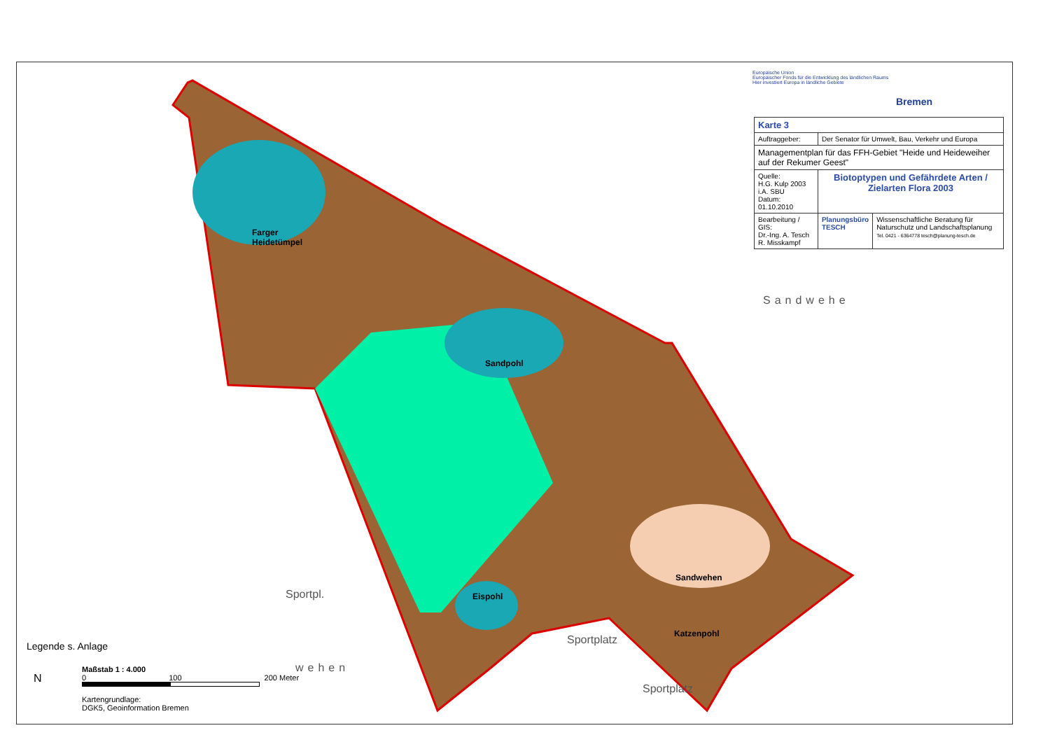Europäische Union
Europäischer Fonds für die Entwicklung des ländlichen Raums
Hier investiert Europa in ländliche Gebiete
Bremen
| Karte 3 | | |
| Auftraggeber: | Der Senator für Umwelt, Bau, Verkehr und Europa | |
| Managementplan für das FFH-Gebiet "Heide und Heideweiher auf der Rekumer Geest" | | |
| Quelle: H.G. Kulp 2003 i.A. SBU Datum: 01.10.2010 | Biotoptypen und Gefährdete Arten / Zielarten Flora 2003 | |
| Bearbeitung / GIS: Dr.-Ing. A. Tesch R. Misskampf | Planungsbüro TESCH | Wissenschaftliche Beratung für Naturschutz und Landschaftsplanung Tel. 0421 - 6364778 tesch@planung-tesch.de |
Farger
Heidetümpel
Sandpohl
Eispohl
Sandwehen
Katzenpohl
Sandwehe
Sportpl.
Sportplatz
Sportplatz
wehen
Legende s. Anlage
N
Maßstab 1 : 4.000
0 100 200 Meter
Kartengrundlage:
DGK5, Geoinformation Bremen